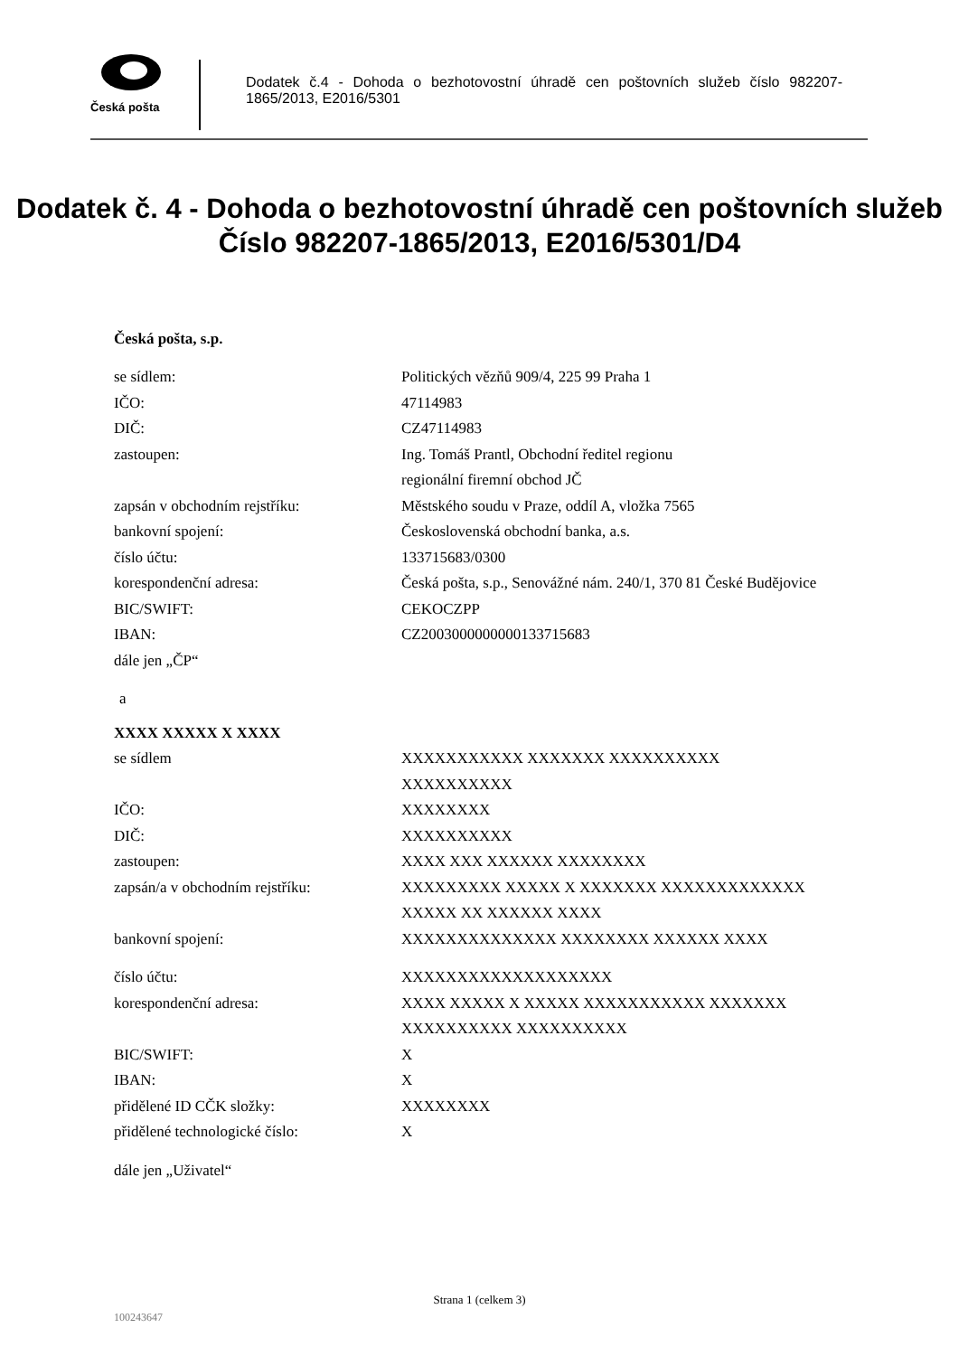Česká pošta
Dodatek č.4 - Dohoda o bezhotovostní úhradě cen poštovních služeb číslo 982207-1865/2013, E2016/5301
Dodatek č. 4 - Dohoda o bezhotovostní úhradě cen poštovních služeb
Číslo 982207-1865/2013, E2016/5301/D4
Česká pošta, s.p.
se sídlem: Politických vězňů 909/4, 225 99 Praha 1
IČO: 47114983
DIČ: CZ47114983
zastoupen: Ing. Tomáš Prantl, Obchodní ředitel regionu
regionální firemní obchod JČ
zapsán v obchodním rejstříku: Městského soudu v Praze, oddíl A, vložka 7565
bankovní spojení: Československá obchodní banka, a.s.
číslo účtu: 133715683/0300
korespondenční adresa: Česká pošta, s.p., Senovážné nám. 240/1, 370 81 České Budějovice
BIC/SWIFT: CEKOCZPP
IBAN: CZ2003000000000133715683
dále jen „ČP“
a
XXXX XXXXX X XXXX
se sídlem XXXXXXXXXXX XXXXXXX XXXXXXXXXX
XXXXXXXXXX
IČO: XXXXXXXX
DIČ: XXXXXXXXXX
zastoupen: XXXX XXX XXXXXX XXXXXXXX
zapsán/a v obchodním rejstříku: XXXXXXXXX XXXXX X XXXXXXX XXXXXXXXXXXXX
XXXXX XX XXXXXX XXXX
bankovní spojení: XXXXXXXXXXXXXX XXXXXXXX XXXXXX XXXX
číslo účtu: XXXXXXXXXXXXXXXXXXX
korespondenční adresa: XXXX XXXXX X XXXXX XXXXXXXXXXX XXXXXXX
XXXXXXXXXX XXXXXXXXXX
BIC/SWIFT: X
IBAN: X
přidělené ID CČK složky: XXXXXXXX
přidělené technologické číslo: X
dále jen „Uživatel“
Strana 1 (celkem 3)
100243647